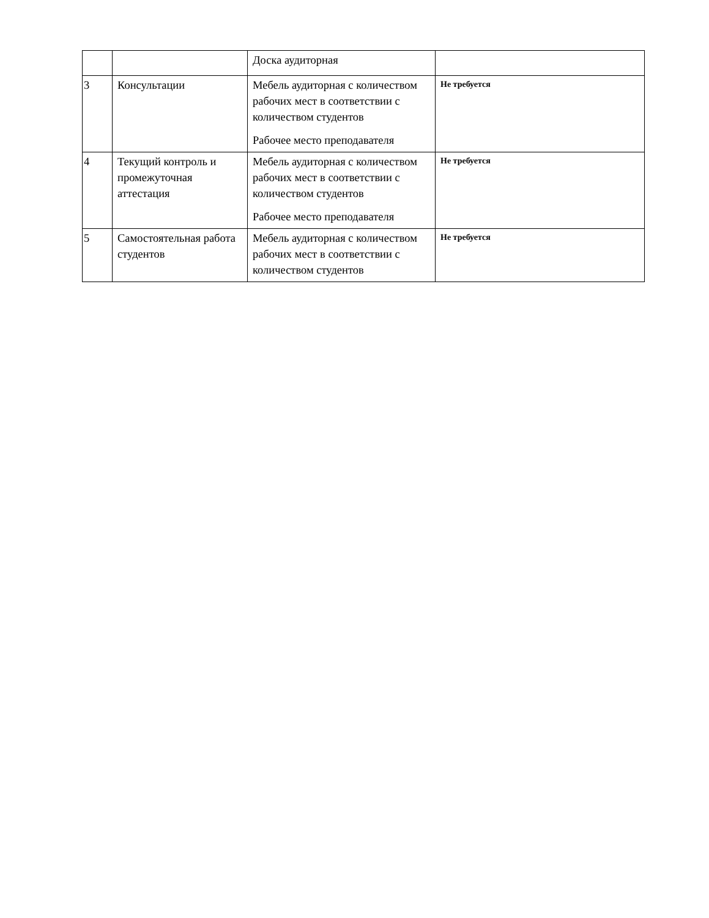| | | Доска аудиторная | |
| 3 | Консультации | Мебель аудиторная с количеством рабочих мест в соответствии с количеством студентов Рабочее место преподавателя | Не требуется |
| 4 | Текущий контроль и промежуточная аттестация | Мебель аудиторная с количеством рабочих мест в соответствии с количеством студентов Рабочее место преподавателя | Не требуется |
| 5 | Самостоятельная работа студентов | Мебель аудиторная с количеством рабочих мест в соответствии с количеством студентов | Не требуется |